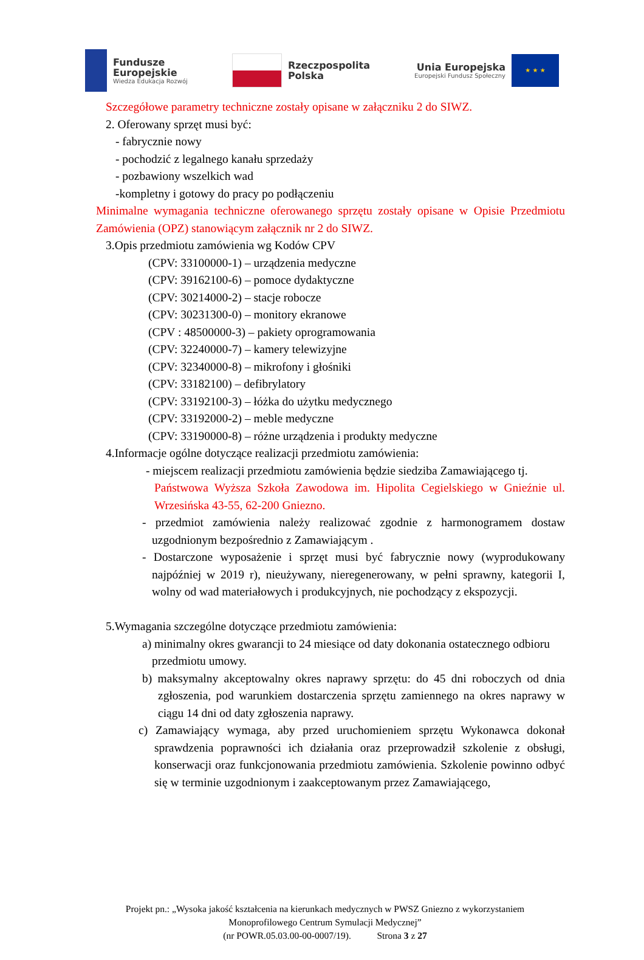Fundusze
Europejskie
Wiedza Edukacja Rozwój
Rzeczpospolita
Polska
Unia Europejska
Europejski Fundusz Społeczny
★ ★ ★
Szczegółowe parametry techniczne zostały opisane w załączniku 2 do SIWZ.
2. Oferowany sprzęt musi być:
- fabrycznie nowy
- pochodzić z legalnego kanału sprzedaży
- pozbawiony wszelkich wad
-kompletny i gotowy do pracy po podłączeniu
Minimalne wymagania techniczne oferowanego sprzętu zostały opisane w Opisie Przedmiotu Zamówienia (OPZ) stanowiącym załącznik nr 2 do SIWZ.
3.Opis przedmiotu zamówienia wg Kodów CPV
(CPV: 33100000-1) – urządzenia medyczne
(CPV: 39162100-6) – pomoce dydaktyczne
(CPV: 30214000-2) – stacje robocze
(CPV: 30231300-0) – monitory ekranowe
(CPV : 48500000-3) – pakiety oprogramowania
(CPV: 32240000-7) – kamery telewizyjne
(CPV: 32340000-8) – mikrofony i głośniki
(CPV: 33182100) – defibrylatory
(CPV: 33192100-3) – łóżka do użytku medycznego
(CPV: 33192000-2) – meble medyczne
(CPV: 33190000-8) – różne urządzenia i produkty medyczne
4.Informacje ogólne dotyczące realizacji przedmiotu zamówienia:
- miejscem realizacji przedmiotu zamówienia będzie siedziba Zamawiającego tj.
Państwowa Wyższa Szkoła Zawodowa im. Hipolita Cegielskiego w Gnieźnie ul. Wrzesińska 43-55, 62-200 Gniezno.
- przedmiot zamówienia należy realizować zgodnie z harmonogramem dostaw uzgodnionym bezpośrednio z Zamawiającym .
- Dostarczone wyposażenie i sprzęt musi być fabrycznie nowy (wyprodukowany najpóźniej w 2019 r), nieużywany, nieregenerowany, w pełni sprawny, kategorii I, wolny od wad materiałowych i produkcyjnych, nie pochodzący z ekspozycji.
5.Wymagania szczególne dotyczące przedmiotu zamówienia:
a) minimalny okres gwarancji to 24 miesiące od daty dokonania ostatecznego odbioru przedmiotu umowy.
b) maksymalny akceptowalny okres naprawy sprzętu: do 45 dni roboczych od dnia zgłoszenia, pod warunkiem dostarczenia sprzętu zamiennego na okres naprawy w ciągu 14 dni od daty zgłoszenia naprawy.
c) Zamawiający wymaga, aby przed uruchomieniem sprzętu Wykonawca dokonał sprawdzenia poprawności ich działania oraz przeprowadził szkolenie z obsługi, konserwacji oraz funkcjonowania przedmiotu zamówienia. Szkolenie powinno odbyć się w terminie uzgodnionym i zaakceptowanym przez Zamawiającego,
Projekt pn.: „Wysoka jakość kształcenia na kierunkach medycznych w PWSZ Gniezno z wykorzystaniem Monoprofilowego Centrum Symulacji Medycznej”
(nr POWR.05.03.00-00-0007/19). Strona 3 z 27